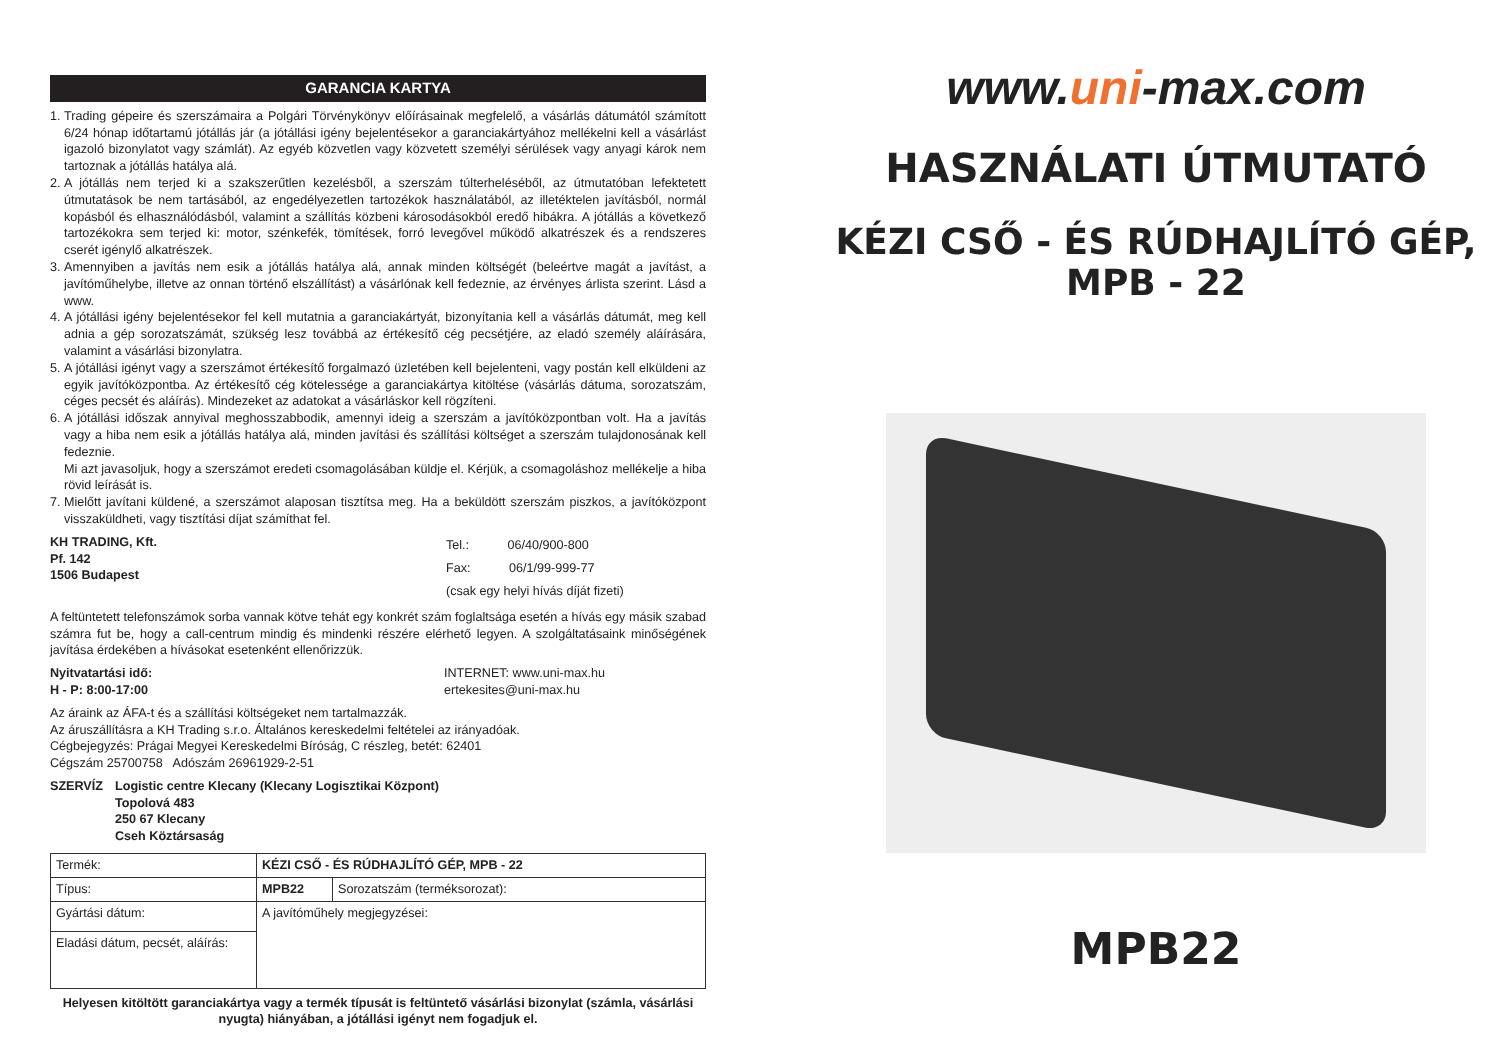GARANCIA KARTYA
1. Trading gépeire és szerszámaira a Polgári Törvénykönyv előírásainak megfelelő, a vásárlás dátumától számított 6/24 hónap időtartamú jótállás jár (a jótállási igény bejelentésekor a garanciakártyához mellékelni kell a vásárlást igazoló bizonylatot vagy számlát). Az egyéb közvetlen vagy közvetett személyi sérülések vagy anyagi károk nem tartoznak a jótállás hatálya alá.
2. A jótállás nem terjed ki a szakszerűtlen kezelésből, a szerszám túlterheléséből, az útmutatóban lefektetett útmutatások be nem tartásából, az engedélyezetlen tartozékok használatából, az illetéktelen javításból, normál kopásból és elhasználódásból, valamint a szállítás közbeni károsodásokból eredő hibákra. A jótállás a következő tartozékokra sem terjed ki: motor, szénkefék, tömítések, forró levegővel működő alkatrészek és a rendszeres cserét igénylő alkatrészek.
3. Amennyiben a javítás nem esik a jótállás hatálya alá, annak minden költségét (beleértve magát a javítást, a javítóműhelybe, illetve az onnan történő elszállítást) a vásárlónak kell fedeznie, az érvényes árlista szerint. Lásd a www.
4. A jótállási igény bejelentésekor fel kell mutatnia a garanciakártyát, bizonyítania kell a vásárlás dátumát, meg kell adnia a gép sorozatszámát, szükség lesz továbbá az értékesítő cég pecsétjére, az eladó személy aláírására, valamint a vásárlási bizonylatra.
5. A jótállási igényt vagy a szerszámot értékesítő forgalmazó üzletében kell bejelenteni, vagy postán kell elküldeni az egyik javítóközpontba. Az értékesítő cég kötelessége a garanciakártya kitöltése (vásárlás dátuma, sorozatszám, céges pecsét és aláírás). Mindezeket az adatokat a vásárláskor kell rögzíteni.
6. A jótállási időszak annyival meghosszabbodik, amennyi ideig a szerszám a javítóközpontban volt. Ha a javítás vagy a hiba nem esik a jótállás hatálya alá, minden javítási és szállítási költséget a szerszám tulajdonosának kell fedeznie.
Mi azt javasoljuk, hogy a szerszámot eredeti csomagolásában küldje el. Kérjük, a csomagoláshoz mellékelje a hiba rövid leírását is.
7. Mielőtt javítani küldené, a szerszámot alaposan tisztítsa meg. Ha a beküldött szerszám piszkos, a javítóközpont visszaküldheti, vagy tisztítási díjat számíthat fel.
KH TRADING, Kft.
Pf. 142
1506 Budapest
Tel.: 06/40/900-800
Fax: 06/1/99-999-77
(csak egy helyi hívás díját fizeti)
A feltüntetett telefonszámok sorba vannak kötve tehát egy konkrét szám foglaltsága esetén a hívás egy másik szabad számra fut be, hogy a call-centrum mindig és mindenki részére elérhető legyen. A szolgáltatásaink minőségének javítása érdekében a hívásokat esetenként ellenőrizzük.
Nyitvatartási idő:
H - P: 8:00-17:00
INTERNET: www.uni-max.hu
ertekesites@uni-max.hu
Az áraink az ÁFA-t és a szállítási költségeket nem tartalmazzák.
Az áruszállításra a KH Trading s.r.o. Általános kereskedelmi feltételei az irányadóak.
Cégbejegyzés: Prágai Megyei Kereskedelmi Bíróság, C részleg, betét: 62401
Cégszám 25700758 Adószám 26961929-2-51
SZERVÍZ Logistic centre Klecany (Klecany Logisztikai Központ)
Topolová 483
250 67 Klecany
Cseh Köztársaság
| Termék: | KÉZI CSŐ - ÉS RÚDHAJLÍTÓ GÉP, MPB - 22 | |
| Típus: | MPB22 | Sorozatszám (terméksorozat): |
| Gyártási dátum: | A javítóműhely megjegyzései: | |
| Eladási dátum, pecsét, aláírás: | | |
Helyesen kitöltött garanciakártya vagy a termék típusát is feltüntető vásárlási bizonylat (számla, vásárlási nyugta) hiányában, a jótállási igényt nem fogadjuk el.
www.uni-max.com
HASZNÁLATI ÚTMUTATÓ
KÉZI CSŐ - ÉS RÚDHAJLÍTÓ GÉP,
MPB - 22
MPB22